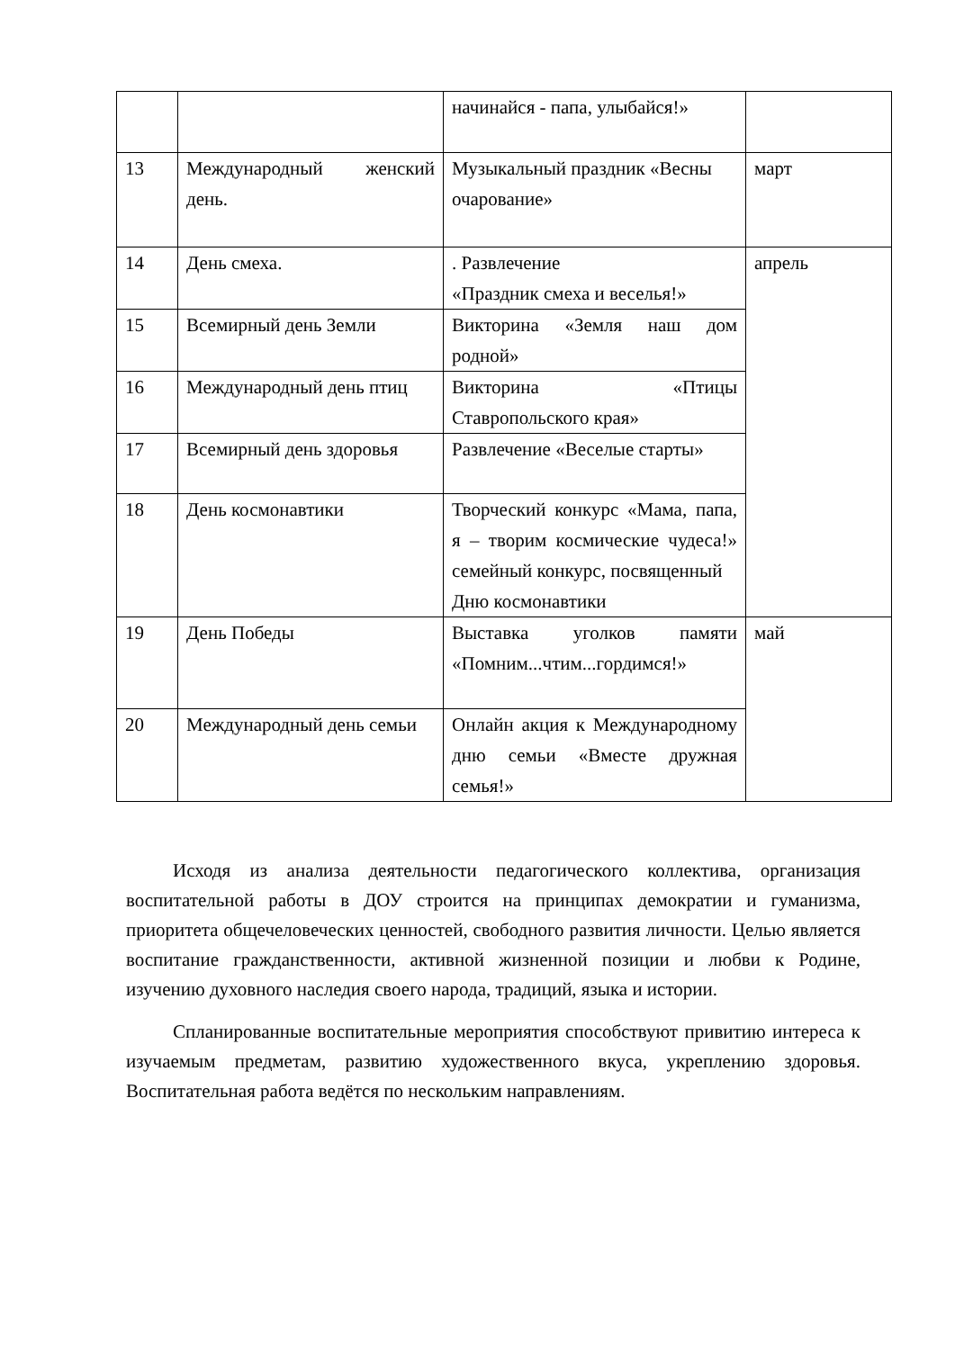| | | начинайся - папа, улыбайся!» | |
| 13 | Международный женский день. | Музыкальный праздник «Весны очарование» | март |
| 14 | День смеха. | . Развлечение «Праздник смеха и веселья!» | апрель |
| 15 | Всемирный день Земли | Викторина «Земля наш дом родной» | |
| 16 | Международный день птиц | Викторина «Птицы Ставропольского края» | |
| 17 | Всемирный день здоровья | Развлечение «Веселые старты» | |
| 18 | День космонавтики | Творческий конкурс «Мама, папа, я – творим космические чудеса!» семейный конкурс, посвященный Дню космонавтики | |
| 19 | День Победы | Выставка уголков памяти «Помним...чтим...гордимся!» | май |
| 20 | Международный день семьи | Онлайн акция к Международному дню семьи «Вместе дружная семья!» | |
Исходя из анализа деятельности педагогического коллектива, организация воспитательной работы в ДОУ строится на принципах демократии и гуманизма, приоритета общечеловеческих ценностей, свободного развития личности. Целью является воспитание гражданственности, активной жизненной позиции и любви к Родине, изучению духовного наследия своего народа, традиций, языка и истории.
Спланированные воспитательные мероприятия способствуют привитию интереса к изучаемым предметам, развитию художественного вкуса, укреплению здоровья. Воспитательная работа ведётся по нескольким направлениям.